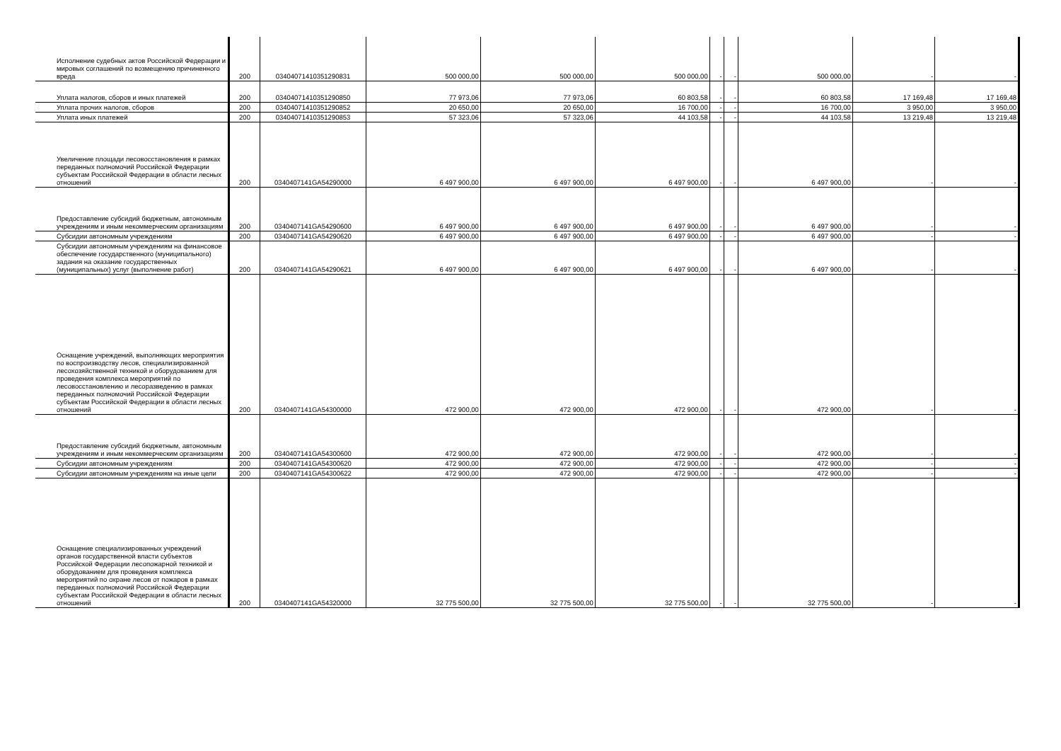| Исполнение судебных актов Российской Федерации и мировых соглашений по возмещению причиненного вреда | 200 | 03404071410351290831 | 500 000,00 | 500 000,00 | 500 000,00 | - | - | 500 000,00 | - | - |
| Уплата налогов, сборов и иных платежей | 200 | 03404071410351290850 | 77 973,06 | 77 973,06 | 60 803,58 | - | - | 60 803,58 | 17 169,48 | 17 169,48 |
| Уплата прочих налогов, сборов | 200 | 03404071410351290852 | 20 650,00 | 20 650,00 | 16 700,00 | - | - | 16 700,00 | 3 950,00 | 3 950,00 |
| Уплата иных платежей | 200 | 03404071410351290853 | 57 323,06 | 57 323,06 | 44 103,58 | - | - | 44 103,58 | 13 219,48 | 13 219,48 |
| Увеличение площади лесовосстановления в рамках переданных полномочий Российской Федерации субъектам Российской Федерации в области лесных отношений | 200 | 0340407141GA54290000 | 6 497 900,00 | 6 497 900,00 | 6 497 900,00 | - | - | 6 497 900,00 | - | - |
| Предоставление субсидий бюджетным, автономным учреждениям и иным некоммерческим организациям | 200 | 0340407141GA54290600 | 6 497 900,00 | 6 497 900,00 | 6 497 900,00 | - | - | 6 497 900,00 | - | - |
| Субсидии автономным учреждениям | 200 | 0340407141GA54290620 | 6 497 900,00 | 6 497 900,00 | 6 497 900,00 | - | - | 6 497 900,00 | - | - |
| Субсидии автономным учреждениям на финансовое обеспечение государственного (муниципального) задания на оказание государственных (муниципальных) услуг (выполнение работ) | 200 | 0340407141GA54290621 | 6 497 900,00 | 6 497 900,00 | 6 497 900,00 | - | - | 6 497 900,00 | - | - |
| Оснащение учреждений, выполняющих мероприятия по воспроизводству лесов, специализированной лесохозяйственной техникой и оборудованием для проведения комплекса мероприятий по лесовосстановлению и лесоразведению в рамках переданных полномочий Российской Федерации субъектам Российской Федерации в области лесных отношений | 200 | 0340407141GA54300000 | 472 900,00 | 472 900,00 | 472 900,00 | - | - | 472 900,00 | - | - |
| Предоставление субсидий бюджетным, автономным учреждениям и иным некоммерческим организациям | 200 | 0340407141GA54300600 | 472 900,00 | 472 900,00 | 472 900,00 | - | - | 472 900,00 | - | - |
| Субсидии автономным учреждениям | 200 | 0340407141GA54300620 | 472 900,00 | 472 900,00 | 472 900,00 | - | - | 472 900,00 | - | - |
| Субсидии автономным учреждениям на иные цели | 200 | 0340407141GA54300622 | 472 900,00 | 472 900,00 | 472 900,00 | - | - | 472 900,00 | - | - |
| Оснащение специализированных учреждений органов государственной власти субъектов Российской Федерации лесопожарной техникой и оборудованием для проведения комплекса мероприятий по охране лесов от пожаров в рамках переданных полномочий Российской Федерации субъектам Российской Федерации в области лесных отношений | 200 | 0340407141GA54320000 | 32 775 500,00 | 32 775 500,00 | 32 775 500,00 | - | - | 32 775 500,00 | - | - |